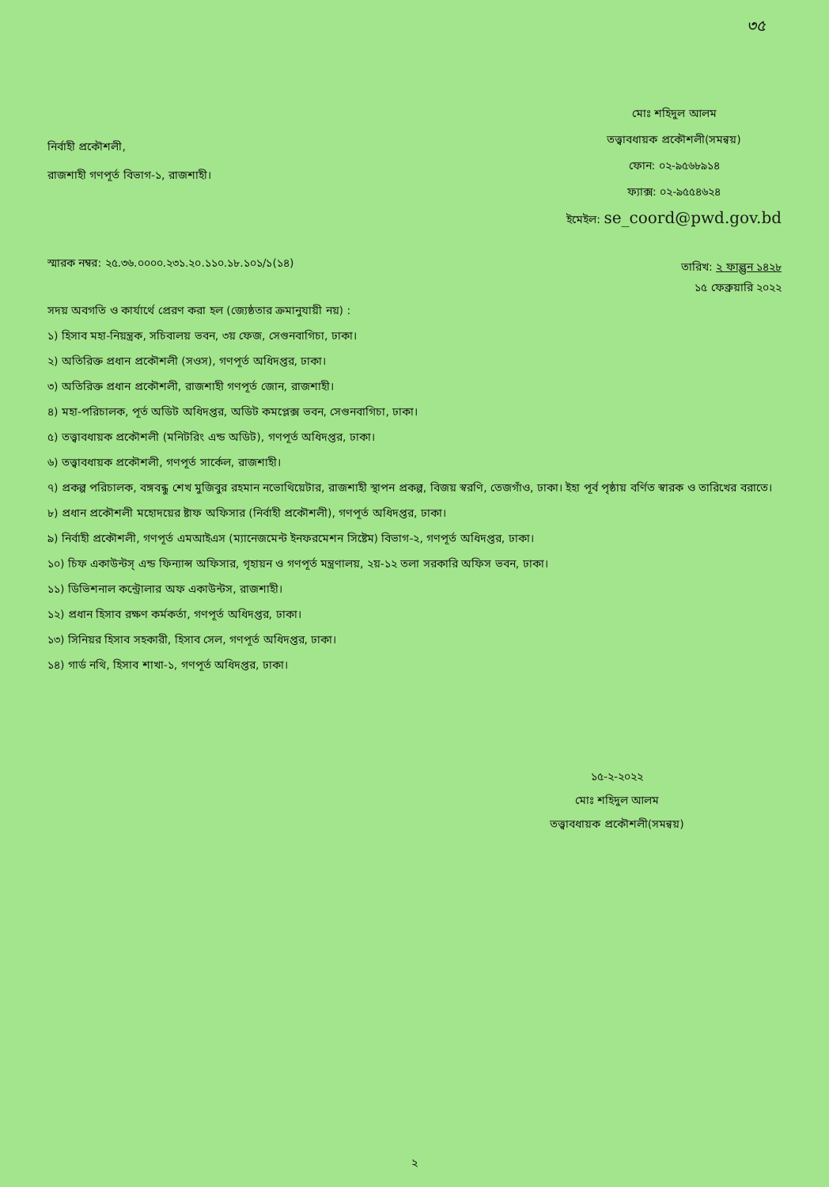৩৫
নির্বাহী প্রকৌশলী,
রাজশাহী গণপূর্ত বিভাগ-১, রাজশাহী।
মোঃ শহিদুল আলম
তত্ত্বাবধায়ক প্রকৌশলী(সমন্বয়)
ফোন: ০২-৯৫৬৮৯১৪
ফ্যাক্স: ০২-৯৫৫৪৬২৪
ইমেইল: se_coord@pwd.gov.bd
স্মারক নম্বর: ২৫.৩৬.০০০০.২৩১.২০.১১০.১৮.১০১/১(১৪)
তারিখ: ২ ফাল্গুন ১৪২৮
১৫ ফেব্রুয়ারি ২০২২
সদয় অবগতি ও কার্যার্থে প্রেরণ করা হল (জ্যেষ্ঠতার ক্রমানুযায়ী নয়) :
১) হিসাব মহা-নিয়ন্ত্রক, সচিবালয় ভবন, ৩য় ফেজ, সেগুনবাগিচা, ঢাকা।
২) অতিরিক্ত প্রধান প্রকৌশলী (সওস), গণপূর্ত অধিদপ্তর, ঢাকা।
৩) অতিরিক্ত প্রধান প্রকৌশলী, রাজশাহী গণপূর্ত জোন, রাজশাহী।
৪) মহা-পরিচালক, পূর্ত অডিট অধিদপ্তর, অডিট কমপ্লেক্স ভবন, সেগুনবাগিচা, ঢাকা।
৫) তত্ত্বাবধায়ক প্রকৌশলী (মনিটরিং এন্ড অডিট), গণপূর্ত অধিদপ্তর, ঢাকা।
৬) তত্ত্বাবধায়ক প্রকৌশলী, গণপূর্ত সার্কেল, রাজশাহী।
৭) প্রকল্প পরিচালক, বঙ্গবন্ধু শেখ মুজিবুর রহমান নভোথিয়েটার, রাজশাহী স্থাপন প্রকল্প, বিজয় স্বরণি, তেজগাঁও, ঢাকা। ইহা পূর্ব পৃষ্ঠায় বর্ণিত স্বারক ও তারিখের বরাতে।
৮) প্রধান প্রকৌশলী মহোদয়ের ষ্টাফ অফিসার (নির্বাহী প্রকৌশলী), গণপূর্ত অধিদপ্তর, ঢাকা।
৯) নির্বাহী প্রকৌশলী, গণপূর্ত এমআইএস (ম্যানেজমেন্ট ইনফরমেশন সিষ্টেম) বিভাগ-২, গণপূর্ত অধিদপ্তর, ঢাকা।
১০) চিফ একাউন্টস্ এন্ড ফিন্যান্স অফিসার, গৃহায়ন ও গণপূর্ত মন্ত্রণালয়, ২য়-১২ তলা সরকারি অফিস ভবন, ঢাকা।
১১) ডিভিশনাল কন্ট্রোলার অফ একাউন্টস, রাজশাহী।
১২) প্রধান হিসাব রক্ষণ কর্মকর্তা, গণপূর্ত অধিদপ্তর, ঢাকা।
১৩) সিনিয়র হিসাব সহকারী, হিসাব সেল, গণপূর্ত অধিদপ্তর, ঢাকা।
১৪) গার্ড নথি, হিসাব শাখা-১, গণপূর্ত অধিদপ্তর, ঢাকা।
১৫-২-২০২২
মোঃ শহিদুল আলম
তত্ত্বাবধায়ক প্রকৌশলী(সমন্বয়)
২